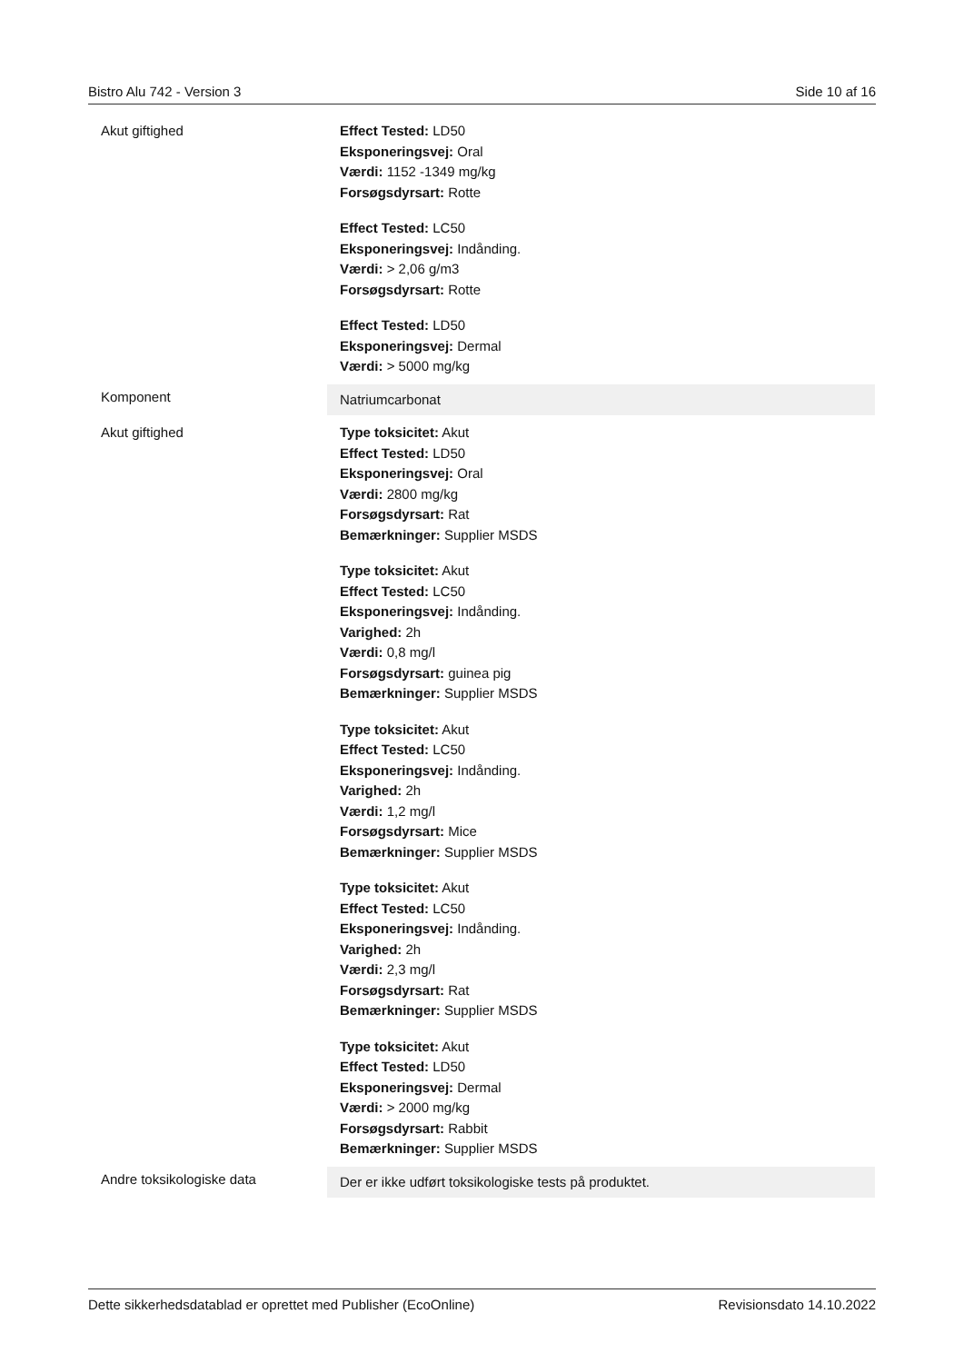Bistro Alu 742 - Version 3 Side 10 af 16
| Akut giftighed | Effect Tested: LD50 Eksponeringsvej: Oral Værdi: 1152 -1349 mg/kg Forsøgsdyrsart: Rotte Effect Tested: LC50 Eksponeringsvej: Indånding. Værdi: > 2,06 g/m3 Forsøgsdyrsart: Rotte Effect Tested: LD50 Eksponeringsvej: Dermal Værdi: > 5000 mg/kg |
| Komponent | Natriumcarbonat |
| Akut giftighed | Type toksicitet: Akut Effect Tested: LD50 Eksponeringsvej: Oral Værdi: 2800 mg/kg Forsøgsdyrsart: Rat Bemærkninger: Supplier MSDS Type toksicitet: Akut Effect Tested: LC50 Eksponeringsvej: Indånding. Varighed: 2h Værdi: 0,8 mg/l Forsøgsdyrsart: guinea pig Bemærkninger: Supplier MSDS Type toksicitet: Akut Effect Tested: LC50 Eksponeringsvej: Indånding. Varighed: 2h Værdi: 1,2 mg/l Forsøgsdyrsart: Mice Bemærkninger: Supplier MSDS Type toksicitet: Akut Effect Tested: LC50 Eksponeringsvej: Indånding. Varighed: 2h Værdi: 2,3 mg/l Forsøgsdyrsart: Rat Bemærkninger: Supplier MSDS Type toksicitet: Akut Effect Tested: LD50 Eksponeringsvej: Dermal Værdi: > 2000 mg/kg Forsøgsdyrsart: Rabbit Bemærkninger: Supplier MSDS |
| Andre toksikologiske data | Der er ikke udført toksikologiske tests på produktet. |
Dette sikkerhedsdatablad er oprettet med Publisher (EcoOnline) Revisionsdato 14.10.2022